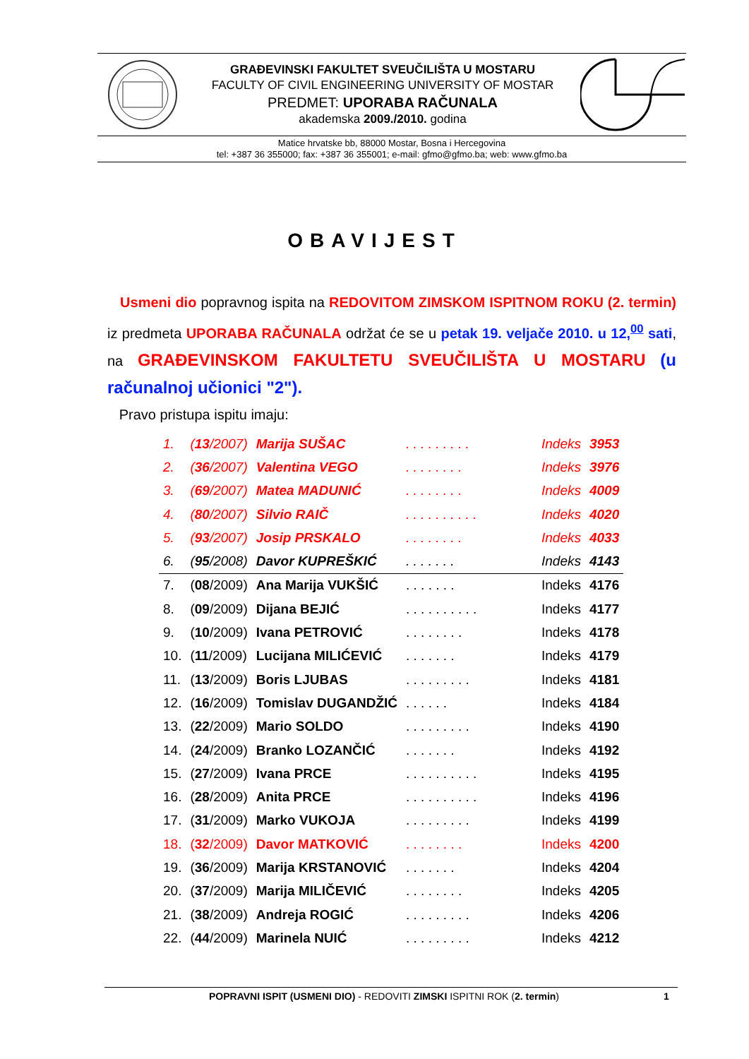GRAĐEVINSKI FAKULTET SVEUČILIŠTA U MOSTARU
FACULTY OF CIVIL ENGINEERING UNIVERSITY OF MOSTAR
PREDMET: UPORABA RAČUNALA
akademska 2009./2010. godina
Matice hrvatske bb, 88000 Mostar, Bosna i Hercegovina
tel: +387 36 355000; fax: +387 36 355001; e-mail: gfmo@gfmo.ba; web: www.gfmo.ba
OBAVIJEST
Usmeni dio popravnog ispita na REDOVITOM ZIMSKOM ISPITNOM ROKU (2. termin) iz predmeta UPORABA RAČUNALA održat će se u petak 19. veljače 2010. u 12,<sup>00</sup> sati, na GRAĐEVINSKOM FAKULTETU SVEUČILIŠTA U MOSTARU (u računalnoj učionici "2").
Pravo pristupa ispitu imaju:
| 1. | ( 13 /2007) | Marija SUŠAC | . . . . . . . . . | Indeks | 3953 |
| 2. | ( 36 /2007) | Valentina VEGO | . . . . . . . . | Indeks | 3976 |
| 3. | ( 69 /2007) | Matea MADUNIĆ | . . . . . . . . | Indeks | 4009 |
| 4. | ( 80 /2007) | Silvio RAIČ | . . . . . . . . . . | Indeks | 4020 |
| 5. | ( 93 /2007) | Josip PRSKALO | . . . . . . . . | Indeks | 4033 |
| 6. | ( 95 /2008) | Davor KUPREŠKIĆ | . . . . . . . | Indeks | 4143 |
| 7. | ( 08 /2009) | Ana Marija VUKŠIĆ | . . . . . . . | Indeks | 4176 |
| 8. | ( 09 /2009) | Dijana BEJIĆ | . . . . . . . . . . | Indeks | 4177 |
| 9. | ( 10 /2009) | Ivana PETROVIĆ | . . . . . . . . | Indeks | 4178 |
| 10. | ( 11 /2009) | Lucijana MILIĆEVIĆ | . . . . . . . | Indeks | 4179 |
| 11. | ( 13 /2009) | Boris LJUBAS | . . . . . . . . . | Indeks | 4181 |
| 12. | ( 16 /2009) | Tomislav DUGANDŽIĆ | . . . . . . | Indeks | 4184 |
| 13. | ( 22 /2009) | Mario SOLDO | . . . . . . . . . | Indeks | 4190 |
| 14. | ( 24 /2009) | Branko LOZANČIĆ | . . . . . . . | Indeks | 4192 |
| 15. | ( 27 /2009) | Ivana PRCE | . . . . . . . . . . | Indeks | 4195 |
| 16. | ( 28 /2009) | Anita PRCE | . . . . . . . . . . | Indeks | 4196 |
| 17. | ( 31 /2009) | Marko VUKOJA | . . . . . . . . . | Indeks | 4199 |
| 18. | ( 32 /2009) | Davor MATKOVIĆ | . . . . . . . . | Indeks | 4200 |
| 19. | ( 36 /2009) | Marija KRSTANOVIĆ | . . . . . . . | Indeks | 4204 |
| 20. | ( 37 /2009) | Marija MILIČEVIĆ | . . . . . . . . | Indeks | 4205 |
| 21. | ( 38 /2009) | Andreja ROGIĆ | . . . . . . . . . | Indeks | 4206 |
| 22. | ( 44 /2009) | Marinela NUIĆ | . . . . . . . . . | Indeks | 4212 |
POPRAVNI ISPIT (USMENI DIO) - REDOVITI ZIMSKI ISPITNI ROK (2. termin)
1